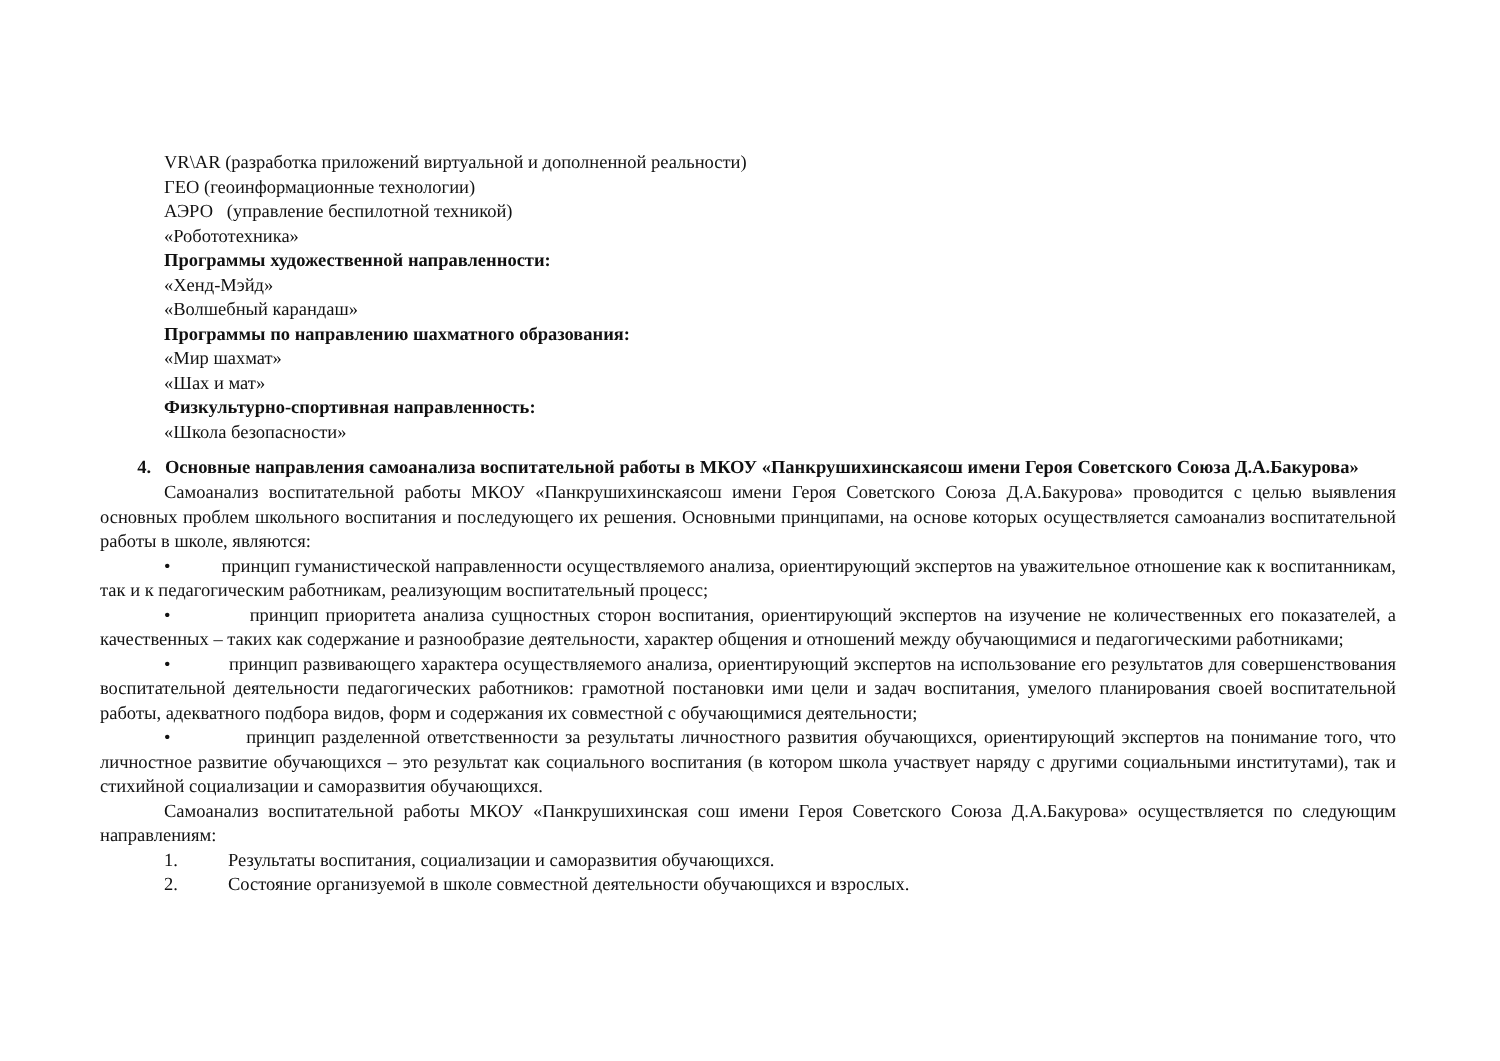VR\AR (разработка приложений виртуальной и дополненной реальности)
ГЕО (геоинформационные технологии)
АЭРО (управление беспилотной техникой)
«Робототехника»
Программы художественной направленности:
«Хенд-Мэйд»
«Волшебный карандаш»
Программы по направлению шахматного образования:
«Мир шахмат»
«Шах и мат»
Физкультурно-спортивная направленность:
«Школа безопасности»
4. Основные направления самоанализа воспитательной работы в МКОУ «Панкрушихинскаясош имени Героя Советского Союза Д.А.Бакурова»
Самоанализ воспитательной работы МКОУ «Панкрушихинскаясош имени Героя Советского Союза Д.А.Бакурова» проводится с целью выявления основных проблем школьного воспитания и последующего их решения. Основными принципами, на основе которых осуществляется самоанализ воспитательной работы в школе, являются:
• принцип гуманистической направленности осуществляемого анализа, ориентирующий экспертов на уважительное отношение как к воспитанникам, так и к педагогическим работникам, реализующим воспитательный процесс;
• принцип приоритета анализа сущностных сторон воспитания, ориентирующий экспертов на изучение не количественных его показателей, а качественных – таких как содержание и разнообразие деятельности, характер общения и отношений между обучающимися и педагогическими работниками;
• принцип развивающего характера осуществляемого анализа, ориентирующий экспертов на использование его результатов для совершенствования воспитательной деятельности педагогических работников: грамотной постановки ими цели и задач воспитания, умелого планирования своей воспитательной работы, адекватного подбора видов, форм и содержания их совместной с обучающимися деятельности;
• принцип разделенной ответственности за результаты личностного развития обучающихся, ориентирующий экспертов на понимание того, что личностное развитие обучающихся – это результат как социального воспитания (в котором школа участвует наряду с другими социальными институтами), так и стихийной социализации и саморазвития обучающихся.
Самоанализ воспитательной работы МКОУ «Панкрушихинская сош имени Героя Советского Союза Д.А.Бакурова» осуществляется по следующим направлениям:
1. Результаты воспитания, социализации и саморазвития обучающихся.
2. Состояние организуемой в школе совместной деятельности обучающихся и взрослых.